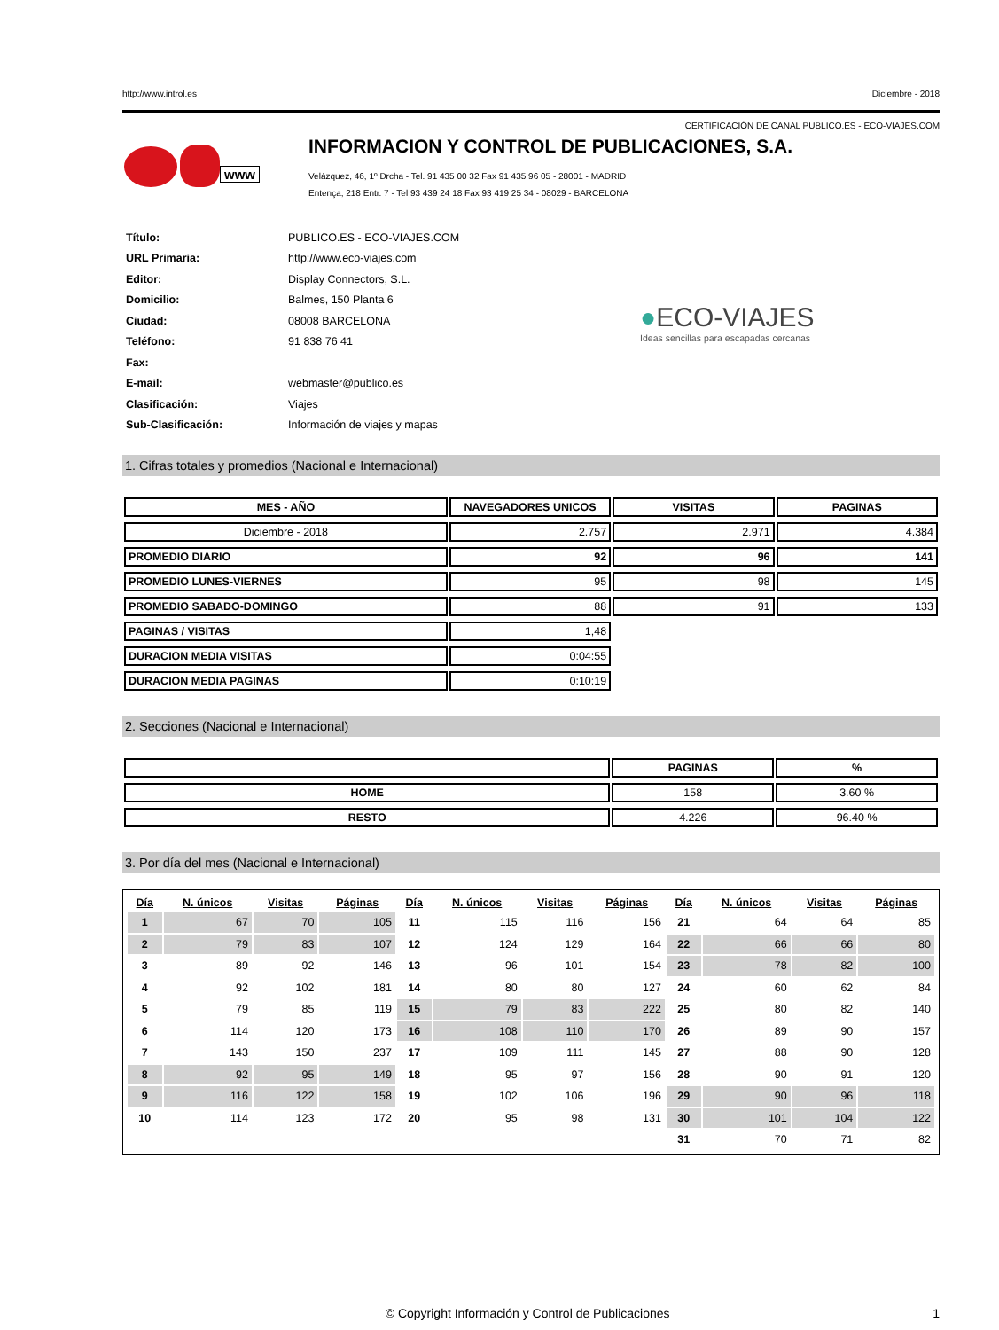http://www.introl.es Diciembre - 2018
CERTIFICACIÓN DE CANAL PUBLICO.ES - ECO-VIAJES.COM
www
INFORMACION Y CONTROL DE PUBLICACIONES, S.A.
Velázquez, 46, 1º Drcha - Tel. 91 435 00 32 Fax 91 435 96 05 - 28001 - MADRID
Entença, 218 Entr. 7 - Tel 93 439 24 18 Fax 93 419 25 34 - 08029 - BARCELONA
| Título: | PUBLICO.ES - ECO-VIAJES.COM |
| URL Primaria: | http://www.eco-viajes.com |
| Editor: | Display Connectors, S.L. |
| Domicilio: | Balmes, 150 Planta 6 |
| Ciudad: | 08008 BARCELONA |
| Teléfono: | 91 838 76 41 |
| Fax: | |
| E-mail: | webmaster@publico.es |
| Clasificación: | Viajes |
| Sub-Clasificación: | Información de viajes y mapas |
●ECO-VIAJES
Ideas sencillas para escapadas cercanas
1. Cifras totales y promedios (Nacional e Internacional)
| MES - AÑO | NAVEGADORES UNICOS | VISITAS | PAGINAS |
| --- | --- | --- | --- |
| Diciembre - 2018 | 2.757 | 2.971 | 4.384 |
| PROMEDIO DIARIO | 92 | 96 | 141 |
| PROMEDIO LUNES-VIERNES | 95 | 98 | 145 |
| PROMEDIO SABADO-DOMINGO | 88 | 91 | 133 |
| PAGINAS / VISITAS | 1,48 | | |
| DURACION MEDIA VISITAS | 0:04:55 | | |
| DURACION MEDIA PAGINAS | 0:10:19 | | |
2. Secciones (Nacional e Internacional)
| | PAGINAS | % |
| --- | --- | --- |
| HOME | 158 | 3.60 % |
| RESTO | 4.226 | 96.40 % |
3. Por día del mes (Nacional e Internacional)
| Día | N. únicos | Visitas | Páginas | Día | N. únicos | Visitas | Páginas | Día | N. únicos | Visitas | Páginas |
| --- | --- | --- | --- | --- | --- | --- | --- | --- | --- | --- | --- |
| 1 | 67 | 70 | 105 | 11 | 115 | 116 | 156 | 21 | 64 | 64 | 85 |
| 2 | 79 | 83 | 107 | 12 | 124 | 129 | 164 | 22 | 66 | 66 | 80 |
| 3 | 89 | 92 | 146 | 13 | 96 | 101 | 154 | 23 | 78 | 82 | 100 |
| 4 | 92 | 102 | 181 | 14 | 80 | 80 | 127 | 24 | 60 | 62 | 84 |
| 5 | 79 | 85 | 119 | 15 | 79 | 83 | 222 | 25 | 80 | 82 | 140 |
| 6 | 114 | 120 | 173 | 16 | 108 | 110 | 170 | 26 | 89 | 90 | 157 |
| 7 | 143 | 150 | 237 | 17 | 109 | 111 | 145 | 27 | 88 | 90 | 128 |
| 8 | 92 | 95 | 149 | 18 | 95 | 97 | 156 | 28 | 90 | 91 | 120 |
| 9 | 116 | 122 | 158 | 19 | 102 | 106 | 196 | 29 | 90 | 96 | 118 |
| 10 | 114 | 123 | 172 | 20 | 95 | 98 | 131 | 30 | 101 | 104 | 122 |
| | | | | | | | | 31 | 70 | 71 | 82 |
© Copyright Información y Control de Publicaciones 1